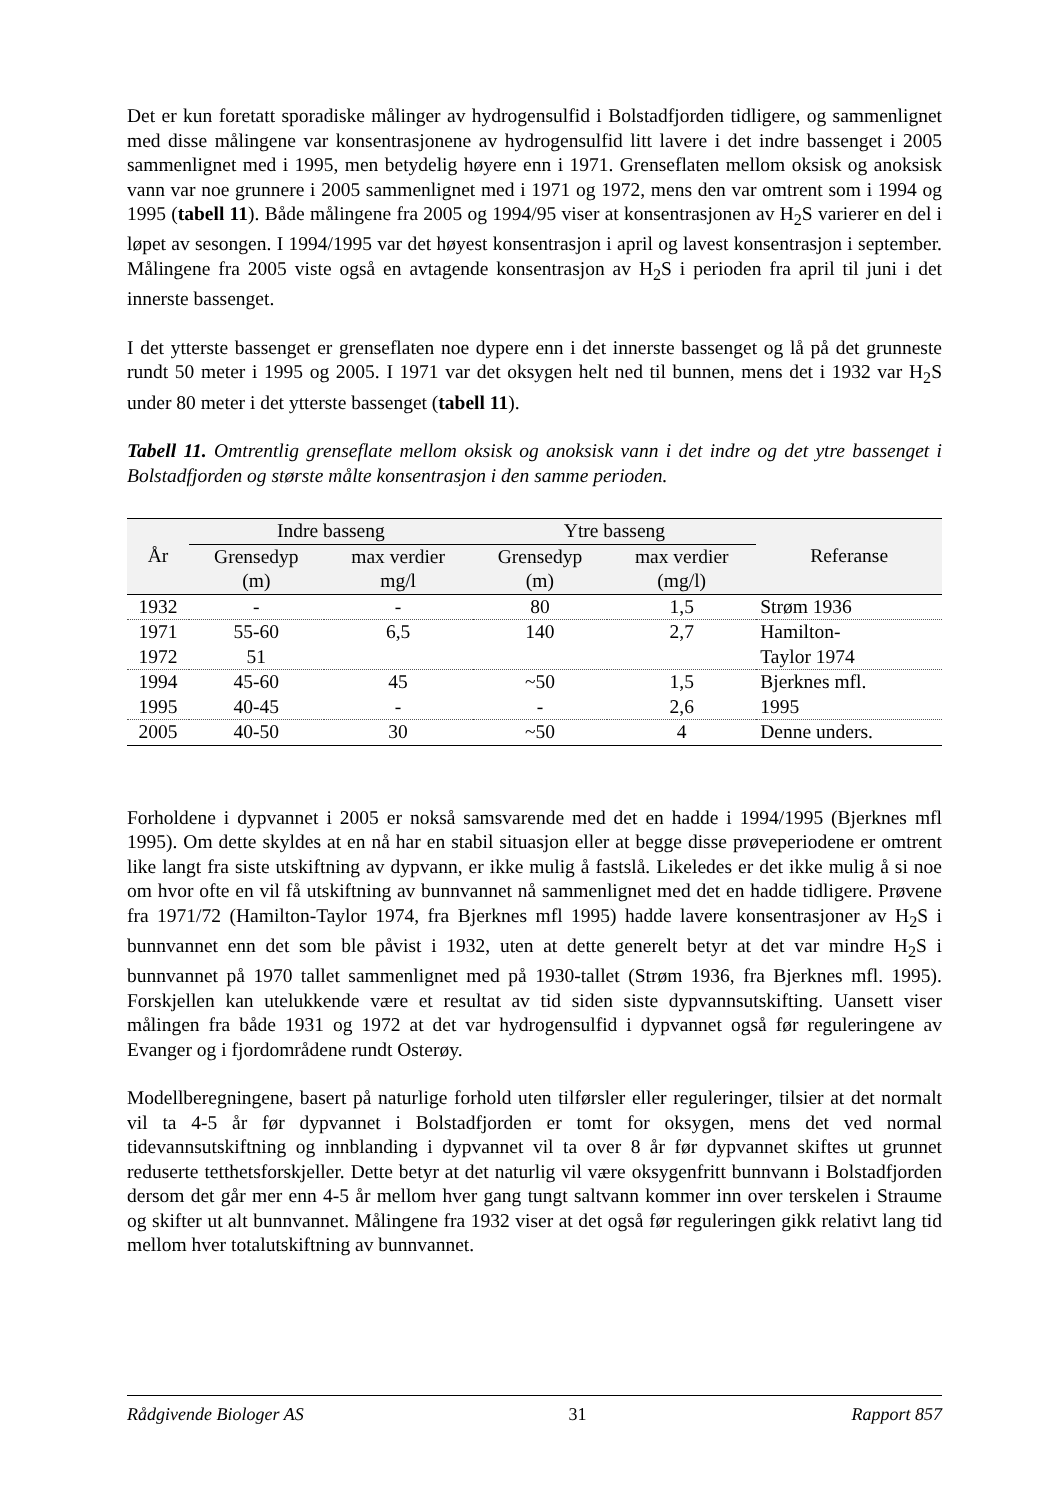Det er kun foretatt sporadiske målinger av hydrogensulfid i Bolstadfjorden tidligere, og sammenlignet med disse målingene var konsentrasjonene av hydrogensulfid litt lavere i det indre bassenget i 2005 sammenlignet med i 1995, men betydelig høyere enn i 1971. Grenseflaten mellom oksisk og anoksisk vann var noe grunnere i 2005 sammenlignet med i 1971 og 1972, mens den var omtrent som i 1994 og 1995 (tabell 11). Både målingene fra 2005 og 1994/95 viser at konsentrasjonen av H<sub>2</sub>S varierer en del i løpet av sesongen. I 1994/1995 var det høyest konsentrasjon i april og lavest konsentrasjon i september. Målingene fra 2005 viste også en avtagende konsentrasjon av H<sub>2</sub>S i perioden fra april til juni i det innerste bassenget.
I det ytterste bassenget er grenseflaten noe dypere enn i det innerste bassenget og lå på det grunneste rundt 50 meter i 1995 og 2005. I 1971 var det oksygen helt ned til bunnen, mens det i 1932 var H<sub>2</sub>S under 80 meter i det ytterste bassenget (tabell 11).
Tabell 11. Omtrentlig grenseflate mellom oksisk og anoksisk vann i det indre og det ytre bassenget i Bolstadfjorden og største målte konsentrasjon i den samme perioden.
| År | Indre basseng | | | Ytre basseng | | Referanse |
| --- | --- | --- | --- | --- | --- | --- |
| | Grensedyp | max verdier | | Grensedyp | max verdier | |
| | (m) | mg/l | | (m) | (mg/l) | |
| 1932 | - | - | | 80 | 1,5 | Strøm 1936 |
| 1971 | 55-60 | 6,5 | | 140 | 2,7 | Hamilton- |
| 1972 | 51 | | | | | Taylor 1974 |
| 1994 | 45-60 | 45 | | ~50 | 1,5 | Bjerknes mfl. |
| 1995 | 40-45 | - | | - | 2,6 | 1995 |
| 2005 | 40-50 | 30 | | ~50 | 4 | Denne unders. |
Forholdene i dypvannet i 2005 er nokså samsvarende med det en hadde i 1994/1995 (Bjerknes mfl 1995). Om dette skyldes at en nå har en stabil situasjon eller at begge disse prøveperiodene er omtrent like langt fra siste utskiftning av dypvann, er ikke mulig å fastslå. Likeledes er det ikke mulig å si noe om hvor ofte en vil få utskiftning av bunnvannet nå sammenlignet med det en hadde tidligere. Prøvene fra 1971/72 (Hamilton-Taylor 1974, fra Bjerknes mfl 1995) hadde lavere konsentrasjoner av H<sub>2</sub>S i bunnvannet enn det som ble påvist i 1932, uten at dette generelt betyr at det var mindre H<sub>2</sub>S i bunnvannet på 1970 tallet sammenlignet med på 1930-tallet (Strøm 1936, fra Bjerknes mfl. 1995). Forskjellen kan utelukkende være et resultat av tid siden siste dypvannsutskifting. Uansett viser målingen fra både 1931 og 1972 at det var hydrogensulfid i dypvannet også før reguleringene av Evanger og i fjordområdene rundt Osterøy.
Modellberegningene, basert på naturlige forhold uten tilførsler eller reguleringer, tilsier at det normalt vil ta 4-5 år før dypvannet i Bolstadfjorden er tomt for oksygen, mens det ved normal tidevannsutskiftning og innblanding i dypvannet vil ta over 8 år før dypvannet skiftes ut grunnet reduserte tetthetsforskjeller. Dette betyr at det naturlig vil være oksygenfritt bunnvann i Bolstadfjorden dersom det går mer enn 4-5 år mellom hver gang tungt saltvann kommer inn over terskelen i Straume og skifter ut alt bunnvannet. Målingene fra 1932 viser at det også før reguleringen gikk relativt lang tid mellom hver totalutskiftning av bunnvannet.
Rådgivende Biologer AS 31 Rapport 857